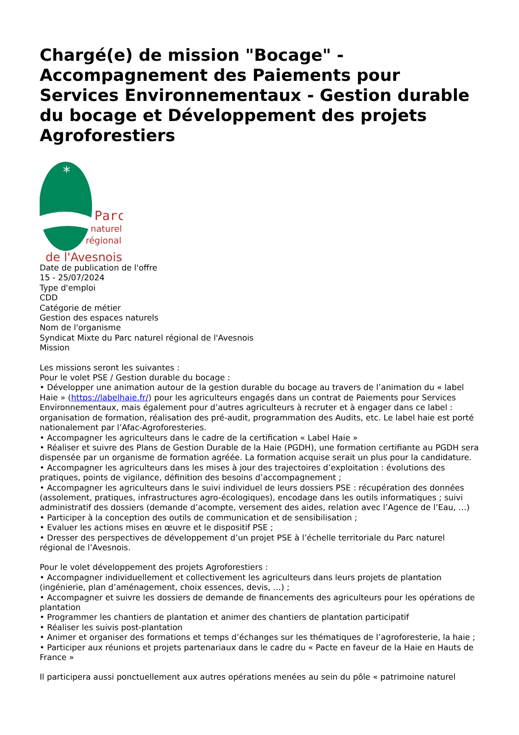Chargé(e) de mission "Bocage" - Accompagnement des Paiements pour Services Environnementaux - Gestion durable du bocage et Développement des projets Agroforestiers
*
Parc
naturel
régional
de l'Avesnois
Date de publication de l'offre
15 - 25/07/2024
Type d'emploi
CDD
Catégorie de métier
Gestion des espaces naturels
Nom de l'organisme
Syndicat Mixte du Parc naturel régional de l'Avesnois
Mission
Les missions seront les suivantes :
Pour le volet PSE / Gestion durable du bocage :
• Développer une animation autour de la gestion durable du bocage au travers de l’animation du « label Haie » (https://labelhaie.fr/) pour les agriculteurs engagés dans un contrat de Paiements pour Services Environnementaux, mais également pour d’autres agriculteurs à recruter et à engager dans ce label : organisation de formation, réalisation des pré-audit, programmation des Audits, etc. Le label haie est porté nationalement par l’Afac-Agroforesteries.
• Accompagner les agriculteurs dans le cadre de la certification « Label Haie »
• Réaliser et suivre des Plans de Gestion Durable de la Haie (PGDH), une formation certifiante au PGDH sera dispensée par un organisme de formation agréée. La formation acquise serait un plus pour la candidature.
• Accompagner les agriculteurs dans les mises à jour des trajectoires d’exploitation : évolutions des pratiques, points de vigilance, définition des besoins d’accompagnement ;
• Accompagner les agriculteurs dans le suivi individuel de leurs dossiers PSE : récupération des données (assolement, pratiques, infrastructures agro-écologiques), encodage dans les outils informatiques ; suivi administratif des dossiers (demande d’acompte, versement des aides, relation avec l’Agence de l’Eau, …)
• Participer à la conception des outils de communication et de sensibilisation ;
• Evaluer les actions mises en œuvre et le dispositif PSE ;
• Dresser des perspectives de développement d’un projet PSE à l’échelle territoriale du Parc naturel régional de l’Avesnois.
Pour le volet développement des projets Agroforestiers :
• Accompagner individuellement et collectivement les agriculteurs dans leurs projets de plantation (ingénierie, plan d’aménagement, choix essences, devis, …) ;
• Accompagner et suivre les dossiers de demande de financements des agriculteurs pour les opérations de plantation
• Programmer les chantiers de plantation et animer des chantiers de plantation participatif
• Réaliser les suivis post-plantation
• Animer et organiser des formations et temps d’échanges sur les thématiques de l’agroforesterie, la haie ;
• Participer aux réunions et projets partenariaux dans le cadre du « Pacte en faveur de la Haie en Hauts de France »
Il participera aussi ponctuellement aux autres opérations menées au sein du pôle « patrimoine naturel